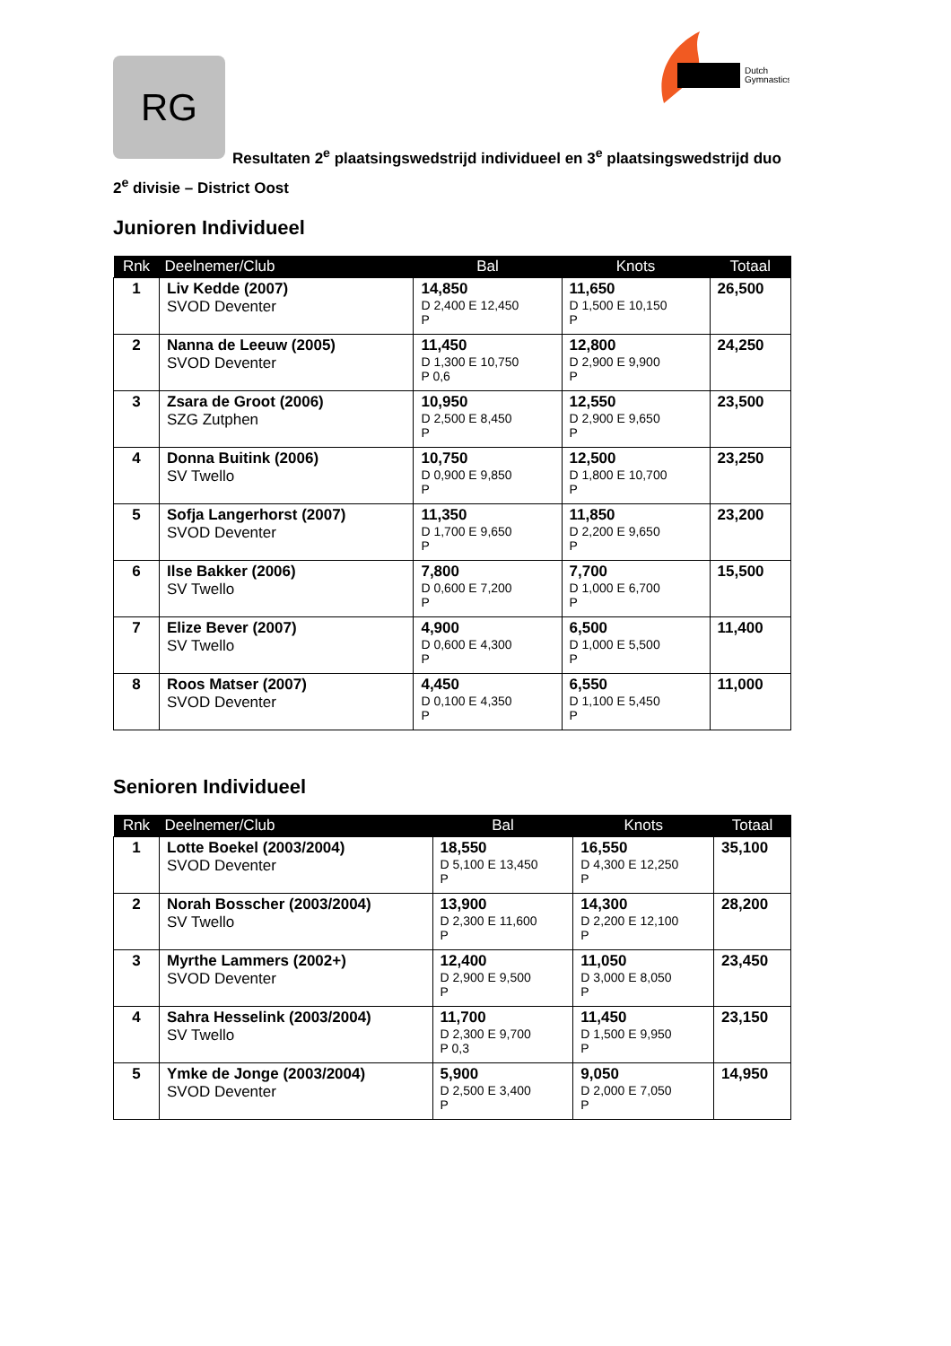Dutch
Gymnastics
RG
Resultaten 2<sup>e</sup> plaatsingswedstrijd individueel en 3<sup>e</sup> plaatsingswedstrijd duo
2<sup>e</sup> divisie – District Oost
Junioren Individueel
| Rnk | Deelnemer/Club | Bal | Knots | Totaal |
| --- | --- | --- | --- | --- |
| 1 | Liv Kedde (2007) SVOD Deventer | 14,850 D 2,400 E 12,450 P | 11,650 D 1,500 E 10,150 P | 26,500 |
| 2 | Nanna de Leeuw (2005) SVOD Deventer | 11,450 D 1,300 E 10,750 P 0,6 | 12,800 D 2,900 E 9,900 P | 24,250 |
| 3 | Zsara de Groot (2006) SZG Zutphen | 10,950 D 2,500 E 8,450 P | 12,550 D 2,900 E 9,650 P | 23,500 |
| 4 | Donna Buitink (2006) SV Twello | 10,750 D 0,900 E 9,850 P | 12,500 D 1,800 E 10,700 P | 23,250 |
| 5 | Sofja Langerhorst (2007) SVOD Deventer | 11,350 D 1,700 E 9,650 P | 11,850 D 2,200 E 9,650 P | 23,200 |
| 6 | Ilse Bakker (2006) SV Twello | 7,800 D 0,600 E 7,200 P | 7,700 D 1,000 E 6,700 P | 15,500 |
| 7 | Elize Bever (2007) SV Twello | 4,900 D 0,600 E 4,300 P | 6,500 D 1,000 E 5,500 P | 11,400 |
| 8 | Roos Matser (2007) SVOD Deventer | 4,450 D 0,100 E 4,350 P | 6,550 D 1,100 E 5,450 P | 11,000 |
Senioren Individueel
| Rnk | Deelnemer/Club | Bal | Knots | Totaal |
| --- | --- | --- | --- | --- |
| 1 | Lotte Boekel (2003/2004) SVOD Deventer | 18,550 D 5,100 E 13,450 P | 16,550 D 4,300 E 12,250 P | 35,100 |
| 2 | Norah Bosscher (2003/2004) SV Twello | 13,900 D 2,300 E 11,600 P | 14,300 D 2,200 E 12,100 P | 28,200 |
| 3 | Myrthe Lammers (2002+) SVOD Deventer | 12,400 D 2,900 E 9,500 P | 11,050 D 3,000 E 8,050 P | 23,450 |
| 4 | Sahra Hesselink (2003/2004) SV Twello | 11,700 D 2,300 E 9,700 P 0,3 | 11,450 D 1,500 E 9,950 P | 23,150 |
| 5 | Ymke de Jonge (2003/2004) SVOD Deventer | 5,900 D 2,500 E 3,400 P | 9,050 D 2,000 E 7,050 P | 14,950 |